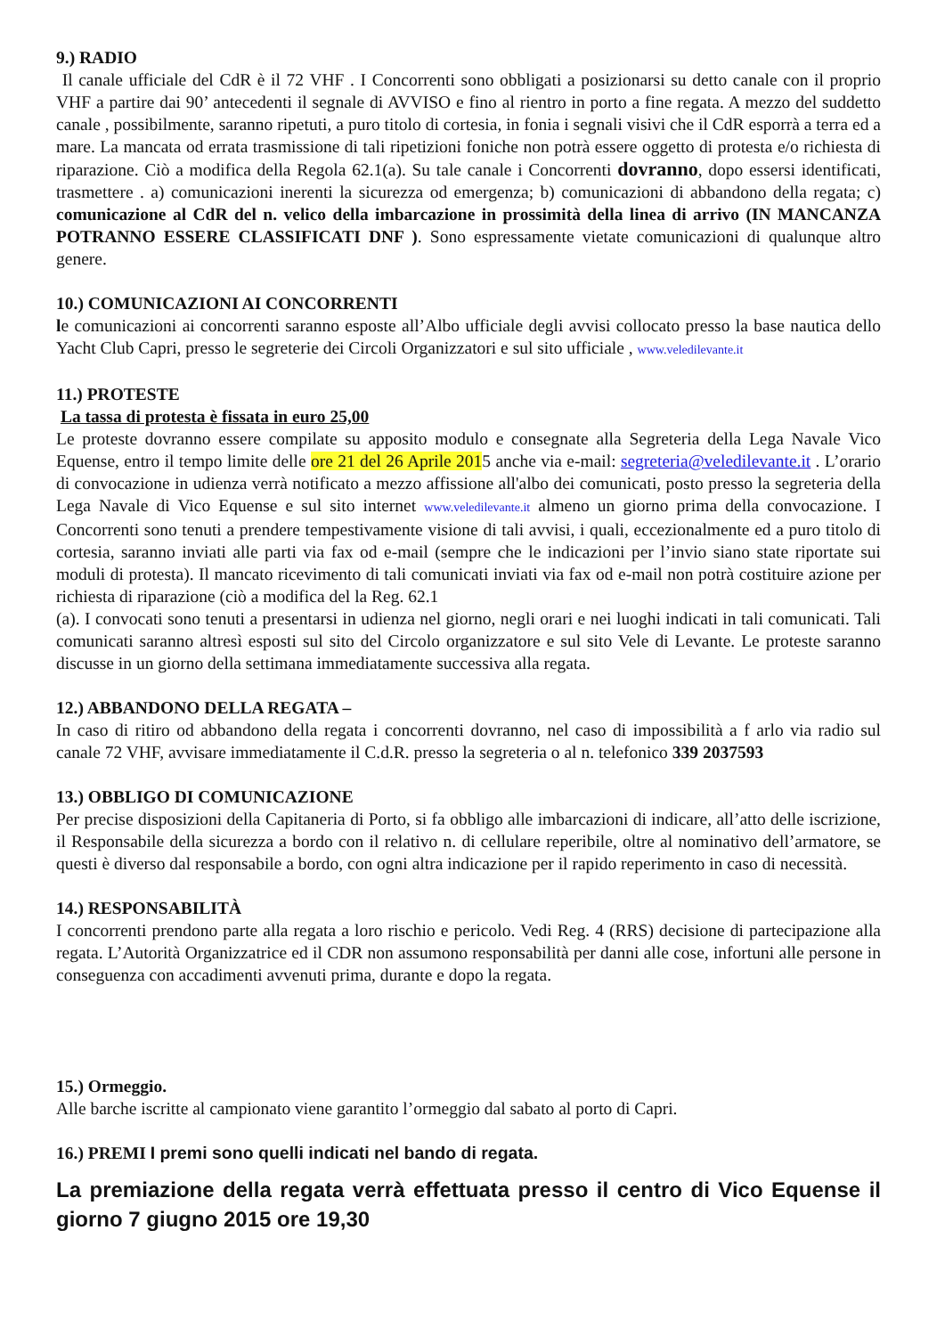9.) RADIO
Il canale ufficiale del CdR è il 72 VHF . I Concorrenti sono obbligati a posizionarsi su detto canale con il proprio VHF a partire dai 90’ antecedenti il segnale di AVVISO e fino al rientro in porto a fine regata. A mezzo del suddetto canale , possibilmente, saranno ripetuti, a puro titolo di cortesia, in fonia i segnali visivi che il CdR esporrà a terra ed a mare. La mancata od errata trasmissione di tali ripetizioni foniche non potrà essere oggetto di protesta e/o richiesta di riparazione. Ciò a modifica della Regola 62.1(a). Su tale canale i Concorrenti dovranno, dopo essersi identificati, trasmettere . a) comunicazioni inerenti la sicurezza od emergenza; b) comunicazioni di abbandono della regata; c) comunicazione al CdR del n. velico della imbarcazione in prossimità della linea di arrivo (IN MANCANZA POTRANNO ESSERE CLASSIFICATI DNF ). Sono espressamente vietate comunicazioni di qualunque altro genere.
10.) COMUNICAZIONI AI CONCORRENTI
le comunicazioni ai concorrenti saranno esposte all’Albo ufficiale degli avvisi collocato presso la base nautica dello Yacht Club Capri, presso le segreterie dei Circoli Organizzatori e sul sito ufficiale , www.veledilevante.it
11.) PROTESTE
La tassa di protesta è fissata in euro 25,00
Le proteste dovranno essere compilate su apposito modulo e consegnate alla Segreteria della Lega Navale Vico Equense, entro il tempo limite delle ore 21 del 26 Aprile 2015 anche via e-mail: segreteria@veledilevante.it . L’orario di convocazione in udienza verrà notificato a mezzo affissione all'albo dei comunicati, posto presso la segreteria della Lega Navale di Vico Equense e sul sito internet www.veledilevante.it almeno un giorno prima della convocazione. I Concorrenti sono tenuti a prendere tempestivamente visione di tali avvisi, i quali, eccezionalmente ed a puro titolo di cortesia, saranno inviati alle parti via fax od e-mail (sempre che le indicazioni per l’invio siano state riportate sui moduli di protesta). Il mancato ricevimento di tali comunicati inviati via fax od e-mail non potrà costituire azione per richiesta di riparazione (ciò a modifica del la Reg. 62.1
(a). I convocati sono tenuti a presentarsi in udienza nel giorno, negli orari e nei luoghi indicati in tali comunicati. Tali comunicati saranno altresì esposti sul sito del Circolo organizzatore e sul sito Vele di Levante. Le proteste saranno discusse in un giorno della settimana immediatamente successiva alla regata.
12.) ABBANDONO DELLA REGATA –
In caso di ritiro od abbandono della regata i concorrenti dovranno, nel caso di impossibilità a f arlo via radio sul canale 72 VHF, avvisare immediatamente il C.d.R. presso la segreteria o al n. telefonico 339 2037593
13.) OBBLIGO DI COMUNICAZIONE
Per precise disposizioni della Capitaneria di Porto, si fa obbligo alle imbarcazioni di indicare, all’atto delle iscrizione, il Responsabile della sicurezza a bordo con il relativo n. di cellulare reperibile, oltre al nominativo dell’armatore, se questi è diverso dal responsabile a bordo, con ogni altra indicazione per il rapido reperimento in caso di necessità.
14.) RESPONSABILITÀ
I concorrenti prendono parte alla regata a loro rischio e pericolo. Vedi Reg. 4 (RRS) decisione di partecipazione alla regata. L’Autorità Organizzatrice ed il CDR non assumono responsabilità per danni alle cose, infortuni alle persone in conseguenza con accadimenti avvenuti prima, durante e dopo la regata.
15.) Ormeggio.
Alle barche iscritte al campionato viene garantito l’ormeggio dal sabato al porto di Capri.
16.) PREMI I premi sono quelli indicati nel bando di regata.
La premiazione della regata verrà effettuata presso il centro di Vico Equense il giorno 7 giugno 2015 ore 19,30